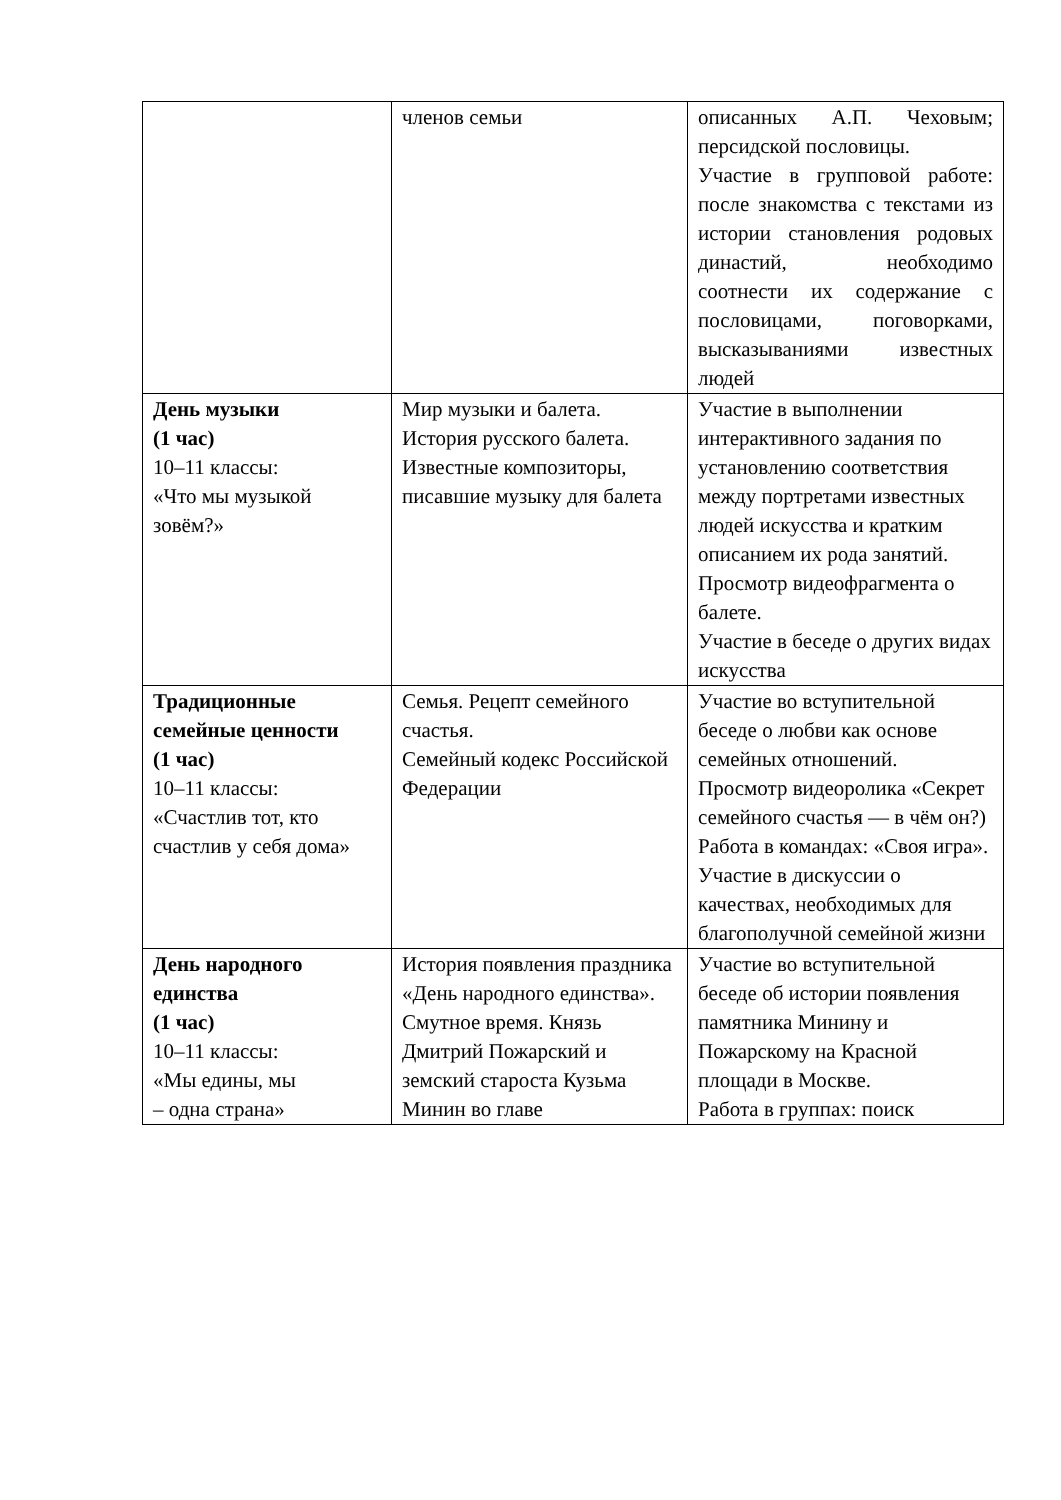| | членов семьи | описанных А.П. Чеховым; персидской пословицы. Участие в групповой работе: после знакомства с текстами из истории становления родовых династий, необходимо соотнести их содержание с пословицами, поговорками, высказываниями известных людей |
| День музыки (1 час) 10–11 классы: «Что мы музыкой зовём?» | Мир музыки и балета. История русского балета. Известные композиторы, писавшие музыку для балета | Участие в выполнении интерактивного задания по установлению соответствия между портретами известных людей искусства и кратким описанием их рода занятий. Просмотр видеофрагмента о балете. Участие в беседе о других видах искусства |
| Традиционные семейные ценности (1 час) 10–11 классы: «Счастлив тот, кто счастлив у себя дома» | Семья. Рецепт семейного счастья. Семейный кодекс Российской Федерации | Участие во вступительной беседе о любви как основе семейных отношений. Просмотр видеоролика «Секрет семейного счастья — в чём он?) Работа в командах: «Своя игра». Участие в дискуссии о качествах, необходимых для благополучной семейной жизни |
| День народного единства (1 час) 10–11 классы: «Мы едины, мы – одна страна» | История появления праздника «День народного единства». Смутное время. Князь Дмитрий Пожарский и земский староста Кузьма Минин во главе | Участие во вступительной беседе об истории появления памятника Минину и Пожарскому на Красной площади в Москве. Работа в группах: поиск |